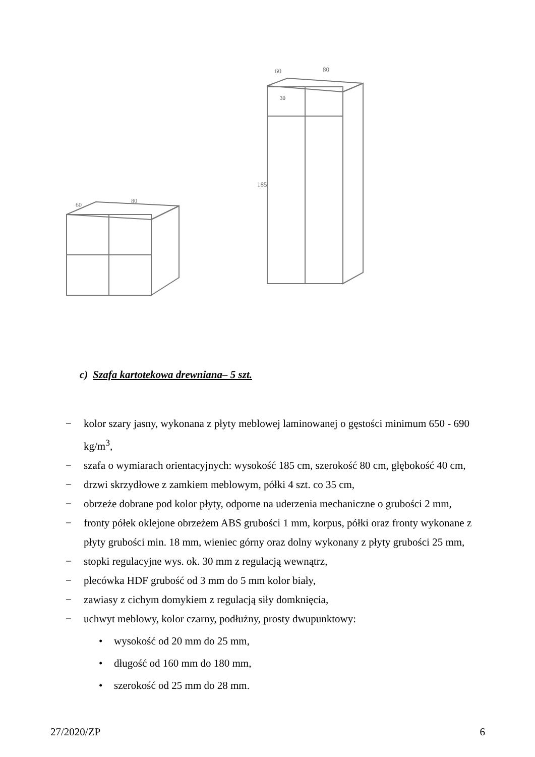60
80
60
80
30
185
c) Szafa kartotekowa drewniana– 5 szt.
− kolor szary jasny, wykonana z płyty meblowej laminowanej o gęstości minimum 650 - 690 kg/m<sup>3</sup>,
− szafa o wymiarach orientacyjnych: wysokość 185 cm, szerokość 80 cm, głębokość 40 cm,
− drzwi skrzydłowe z zamkiem meblowym, półki 4 szt. co 35 cm,
− obrzeże dobrane pod kolor płyty, odporne na uderzenia mechaniczne o grubości 2 mm,
− fronty półek oklejone obrzeżem ABS grubości 1 mm, korpus, półki oraz fronty wykonane z płyty grubości min. 18 mm, wieniec górny oraz dolny wykonany z płyty grubości 25 mm,
− stopki regulacyjne wys. ok. 30 mm z regulacją wewnątrz,
− plecówka HDF grubość od 3 mm do 5 mm kolor biały,
− zawiasy z cichym domykiem z regulacją siły domknięcia,
− uchwyt meblowy, kolor czarny, podłużny, prosty dwupunktowy:
• wysokość od 20 mm do 25 mm,
• długość od 160 mm do 180 mm,
• szerokość od 25 mm do 28 mm.
27/2020/ZP 6